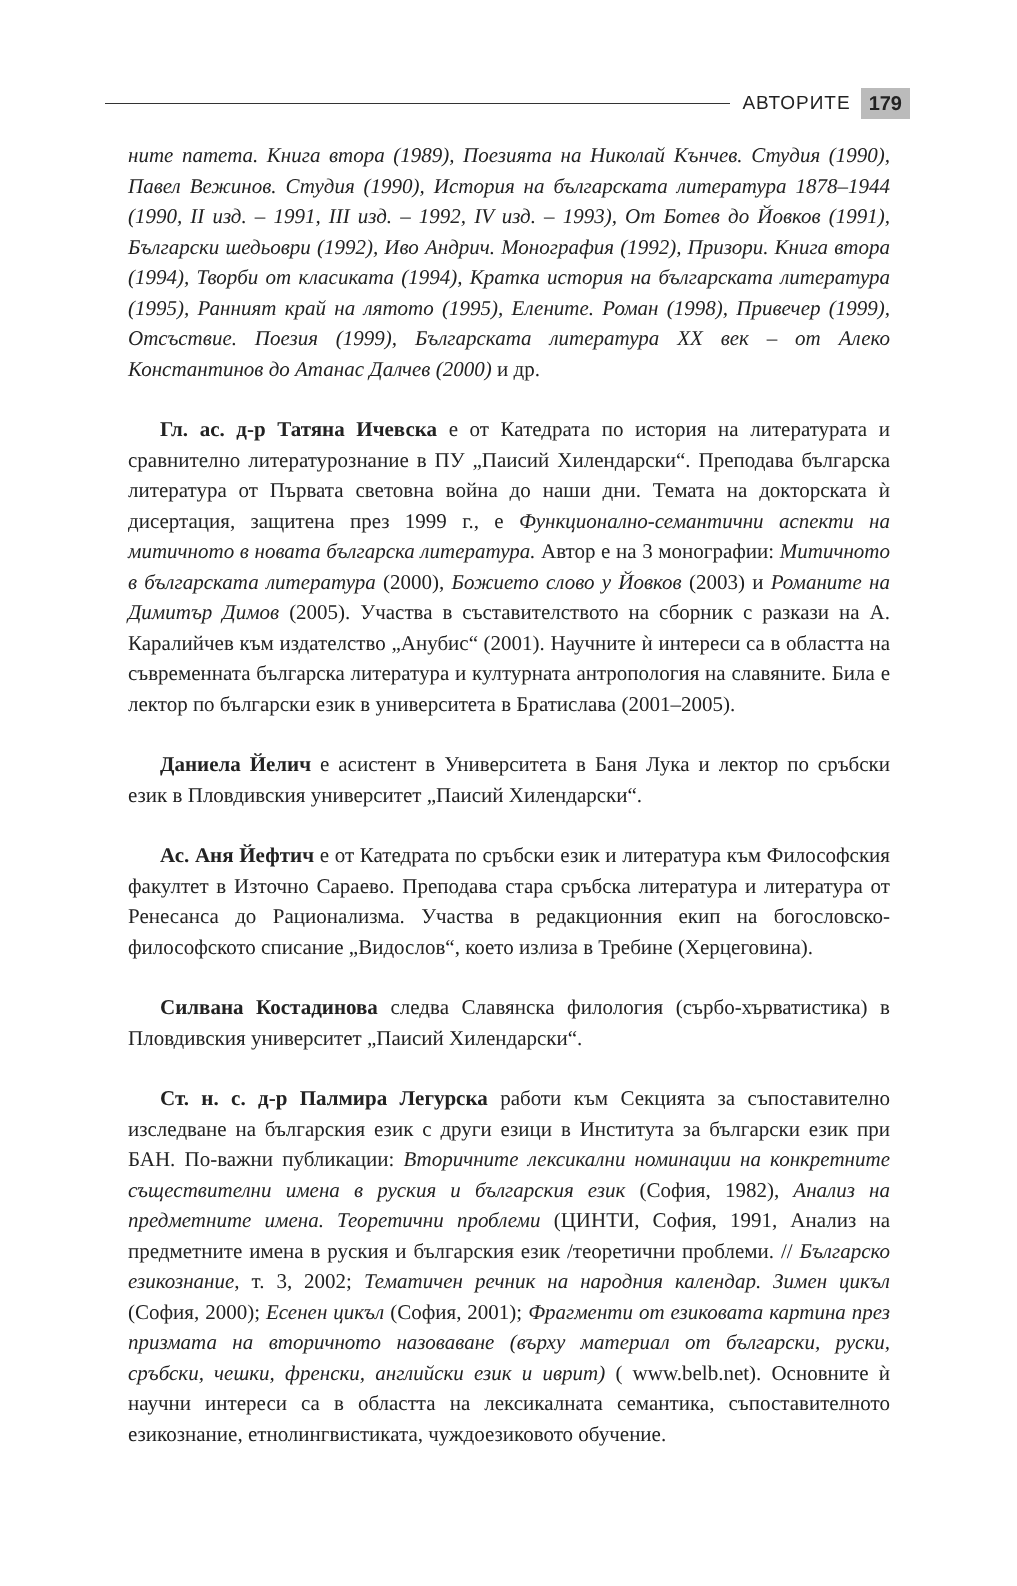АВТОРИТЕ 179
ните патета. Книга втора (1989), Поезията на Николай Кънчев. Студия (1990), Павел Вежинов. Студия (1990), История на българската литература 1878–1944 (1990, II изд. – 1991, III изд. – 1992, IV изд. – 1993), От Ботев до Йовков (1991), Български шедьоври (1992), Иво Андрич. Монография (1992), Призори. Книга втора (1994), Творби от класиката (1994), Кратка история на българската литература (1995), Ранният край на лятото (1995), Елените. Роман (1998), Привечер (1999), Отсъствие. Поезия (1999), Българската литература XX век – от Алеко Константинов до Атанас Далчев (2000) и др.
Гл. ас. д-р Татяна Ичевска е от Катедрата по история на литературата и сравнително литературознание в ПУ „Паисий Хилендарски“. Преподава българска литература от Първата световна война до наши дни. Темата на докторската ѝ дисертация, защитена през 1999 г., е Функционално-семантични аспекти на митичното в новата българска литература. Автор е на 3 монографии: Митичното в българската литература (2000), Божието слово у Йовков (2003) и Романите на Димитър Димов (2005). Участва в съставителството на сборник с разкази на А. Каралийчев към издателство „Анубис“ (2001). Научните ѝ интереси са в областта на съвременната българска литература и културната антропология на славяните. Била е лектор по български език в университета в Братислава (2001–2005).
Даниела Йелич е асистент в Университета в Баня Лука и лектор по сръбски език в Пловдивския университет „Паисий Хилендарски“.
Ас. Аня Йефтич е от Катедрата по сръбски език и литература към Философския факултет в Източно Сараево. Преподава стара сръбска литература и литература от Ренесанса до Рационализма. Участва в редакционния екип на богословско-философското списание „Видослов“, което излиза в Требине (Херцеговина).
Силвана Костадинова следва Славянска филология (сърбо-хърватистика) в Пловдивския университет „Паисий Хилендарски“.
Ст. н. с. д-р Палмира Легурска работи към Секцията за съпоставително изследване на българския език с други езици в Института за български език при БАН. По-важни публикации: Вторичните лексикални номинации на конкретните съществителни имена в руския и българския език (София, 1982), Анализ на предметните имена. Теоретични проблеми (ЦИНТИ, София, 1991, Анализ на предметните имена в руския и българския език /теоретични проблеми. // Българско езикознание, т. 3, 2002; Тематичен речник на народния календар. Зимен цикъл (София, 2000); Есенен цикъл (София, 2001); Фрагменти от езиковата картина през призмата на вторичното назоваване (върху материал от български, руски, сръбски, чешки, френски, английски език и иврит) ( www.belb.net). Основните ѝ научни интереси са в областта на лексикалната семантика, съпоставителното езикознание, етнолингвистиката, чуждоезиковото обучение.